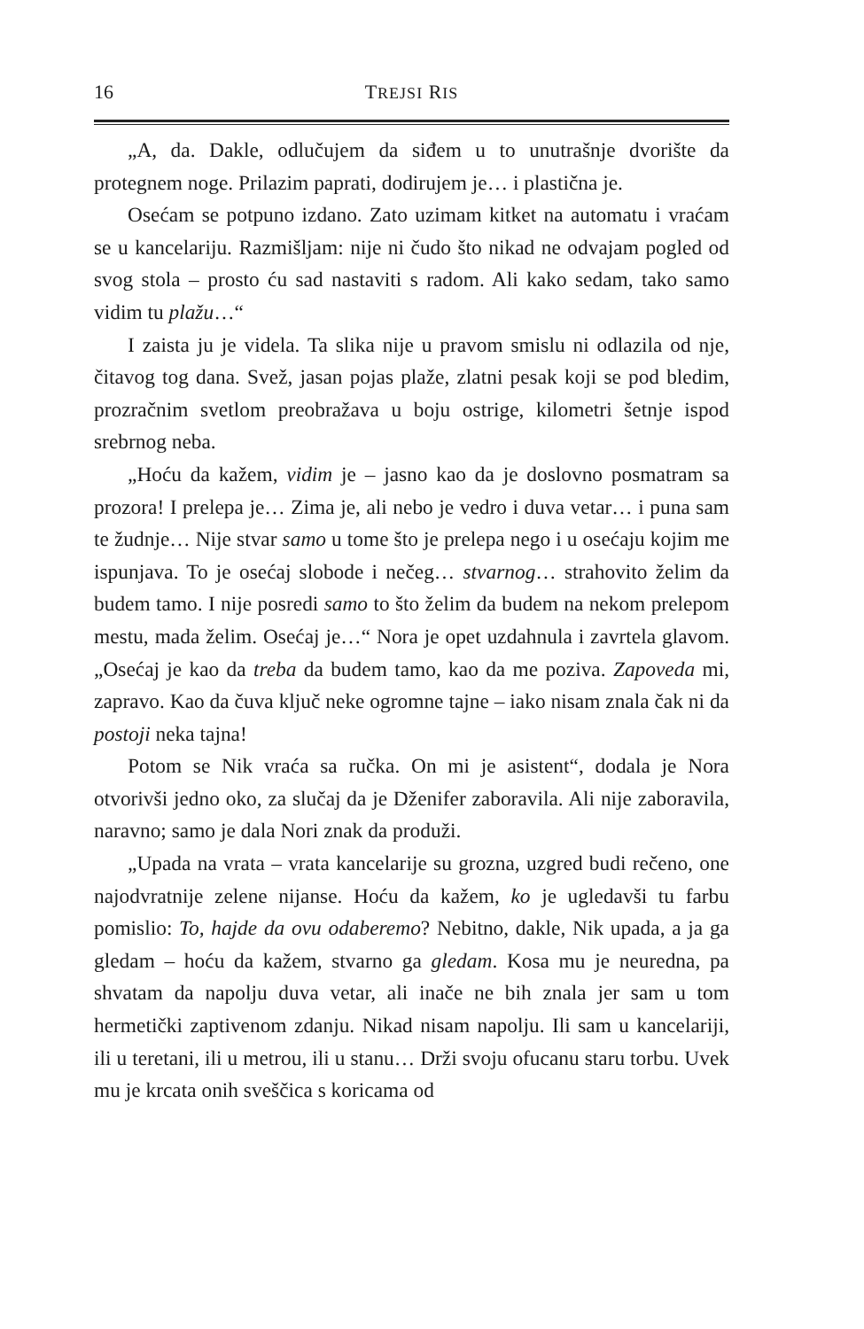16 TREJSI RIS
„A, da. Dakle, odlučujem da siđem u to unutrašnje dvorište da protegnem noge. Prilazim paprati, dodirujem je… i plastična je.
Osećam se potpuno izdano. Zato uzimam kitket na automatu i vraćam se u kancelariju. Razmišljam: nije ni čudo što nikad ne odvajam pogled od svog stola – prosto ću sad nastaviti s radom. Ali kako sedam, tako samo vidim tu plažu…“
I zaista ju je videla. Ta slika nije u pravom smislu ni odlazila od nje, čitavog tog dana. Svež, jasan pojas plaže, zlatni pesak koji se pod bledim, prozračnim svetlom preobražava u boju ostrige, kilometri šetnje ispod srebrnog neba.
„Hoću da kažem, vidim je – jasno kao da je doslovno posmatram sa prozora! I prelepa je… Zima je, ali nebo je vedro i duva vetar… i puna sam te žudnje… Nije stvar samo u tome što je prelepa nego i u osećaju kojim me ispunjava. To je osećaj slobode i nečeg… stvarnog… strahovito želim da budem tamo. I nije posredi samo to što želim da budem na nekom prelepom mestu, mada želim. Osećaj je…“ Nora je opet uzdahnula i zavrtela glavom. „Osećaj je kao da treba da budem tamo, kao da me poziva. Zapoveda mi, zapravo. Kao da čuva ključ neke ogromne tajne – iako nisam znala čak ni da postoji neka tajna!
Potom se Nik vraća sa ručka. On mi je asistent“, dodala je Nora otvorivši jedno oko, za slučaj da je Dženifer zaboravila. Ali nije zaboravila, naravno; samo je dala Nori znak da produži.
„Upada na vrata – vrata kancelarije su grozna, uzgred budi rečeno, one najodvratnije zelene nijanse. Hoću da kažem, ko je ugledavši tu farbu pomislio: To, hajde da ovu odaberemo? Nebitno, dakle, Nik upada, a ja ga gledam – hoću da kažem, stvarno ga gledam. Kosa mu je neuredna, pa shvatam da napolju duva vetar, ali inače ne bih znala jer sam u tom hermetički zaptivenom zdanju. Nikad nisam napolju. Ili sam u kancelariji, ili u teretani, ili u metrou, ili u stanu… Drži svoju ofucanu staru torbu. Uvek mu je krcata onih sveščica s koricama od